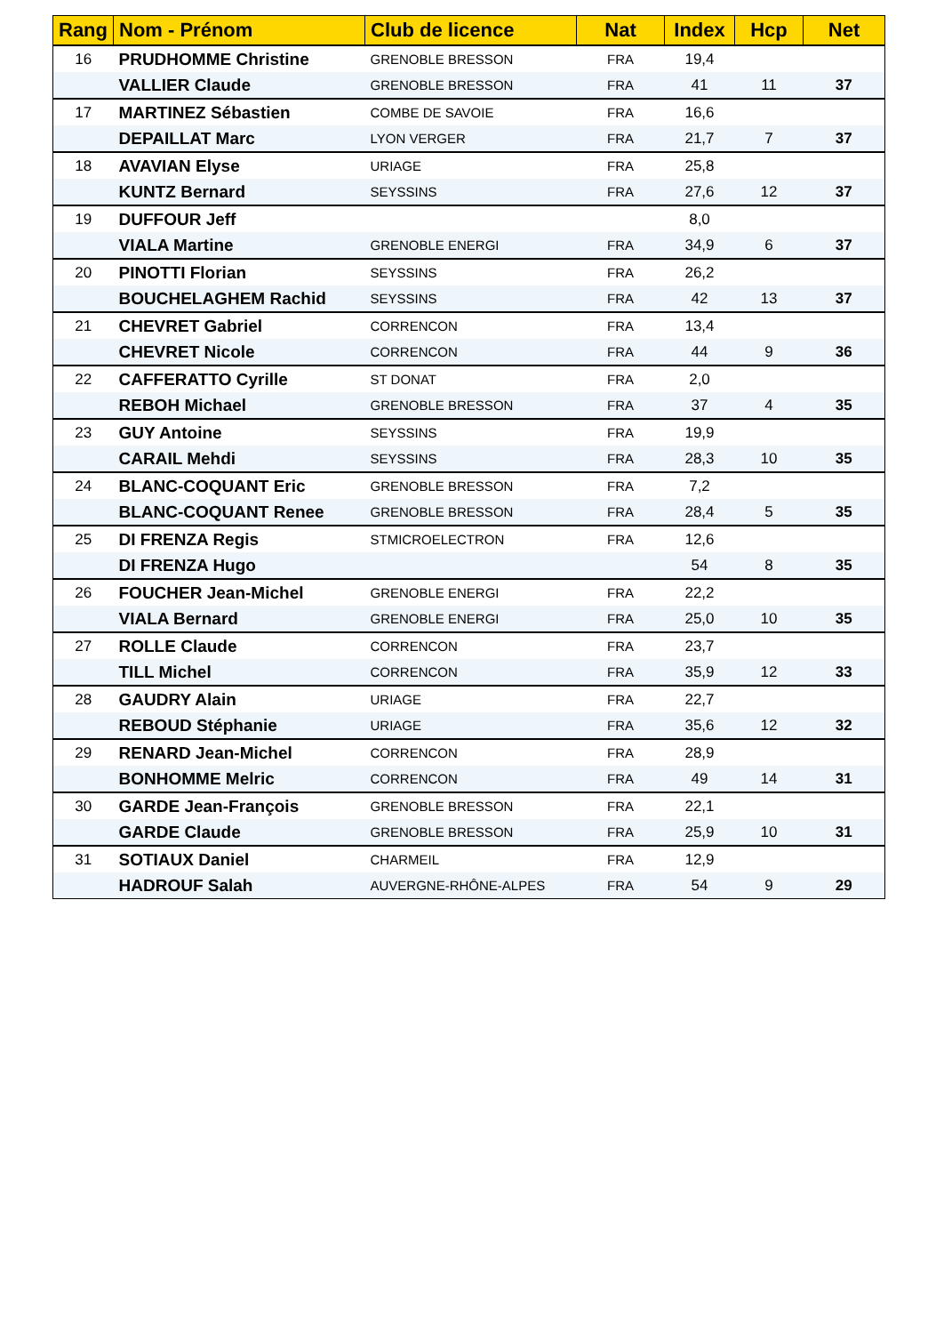| Rang | Nom - Prénom | Club de licence | Nat | Index | Hcp | Net |
| --- | --- | --- | --- | --- | --- | --- |
| 16 | PRUDHOMME Christine | GRENOBLE BRESSON | FRA | 19,4 | | |
| | VALLIER Claude | GRENOBLE BRESSON | FRA | 41 | 11 | 37 |
| 17 | MARTINEZ Sébastien | COMBE DE SAVOIE | FRA | 16,6 | | |
| | DEPAILLAT Marc | LYON VERGER | FRA | 21,7 | 7 | 37 |
| 18 | AVAVIAN Elyse | URIAGE | FRA | 25,8 | | |
| | KUNTZ Bernard | SEYSSINS | FRA | 27,6 | 12 | 37 |
| 19 | DUFFOUR Jeff | | | 8,0 | | |
| | VIALA Martine | GRENOBLE ENERGI | FRA | 34,9 | 6 | 37 |
| 20 | PINOTTI Florian | SEYSSINS | FRA | 26,2 | | |
| | BOUCHELAGHEM Rachid | SEYSSINS | FRA | 42 | 13 | 37 |
| 21 | CHEVRET Gabriel | CORRENCON | FRA | 13,4 | | |
| | CHEVRET Nicole | CORRENCON | FRA | 44 | 9 | 36 |
| 22 | CAFFERATTO Cyrille | ST DONAT | FRA | 2,0 | | |
| | REBOH Michael | GRENOBLE BRESSON | FRA | 37 | 4 | 35 |
| 23 | GUY Antoine | SEYSSINS | FRA | 19,9 | | |
| | CARAIL Mehdi | SEYSSINS | FRA | 28,3 | 10 | 35 |
| 24 | BLANC-COQUANT Eric | GRENOBLE BRESSON | FRA | 7,2 | | |
| | BLANC-COQUANT Renee | GRENOBLE BRESSON | FRA | 28,4 | 5 | 35 |
| 25 | DI FRENZA Regis | STMICROELECTRON | FRA | 12,6 | | |
| | DI FRENZA Hugo | | | 54 | 8 | 35 |
| 26 | FOUCHER Jean-Michel | GRENOBLE ENERGI | FRA | 22,2 | | |
| | VIALA Bernard | GRENOBLE ENERGI | FRA | 25,0 | 10 | 35 |
| 27 | ROLLE Claude | CORRENCON | FRA | 23,7 | | |
| | TILL Michel | CORRENCON | FRA | 35,9 | 12 | 33 |
| 28 | GAUDRY Alain | URIAGE | FRA | 22,7 | | |
| | REBOUD Stéphanie | URIAGE | FRA | 35,6 | 12 | 32 |
| 29 | RENARD Jean-Michel | CORRENCON | FRA | 28,9 | | |
| | BONHOMME Melric | CORRENCON | FRA | 49 | 14 | 31 |
| 30 | GARDE Jean-François | GRENOBLE BRESSON | FRA | 22,1 | | |
| | GARDE Claude | GRENOBLE BRESSON | FRA | 25,9 | 10 | 31 |
| 31 | SOTIAUX Daniel | CHARMEIL | FRA | 12,9 | | |
| | HADROUF Salah | AUVERGNE-RHÔNE-ALPES | FRA | 54 | 9 | 29 |